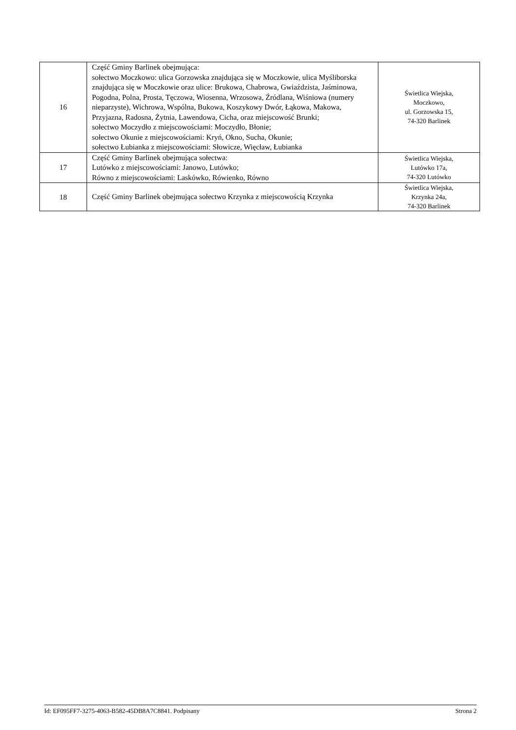| 16 | Część Gminy Barlinek obejmująca: sołectwo Moczkowo: ulica Gorzowska znajdująca się w Moczkowie, ulica Myśliborska znajdująca się w Moczkowie oraz ulice: Brukowa, Chabrowa, Gwiaździsta, Jaśminowa, Pogodna, Polna, Prosta, Tęczowa, Wiosenna, Wrzosowa, Źródlana, Wiśniowa (numery nieparzyste), Wichrowa, Wspólna, Bukowa, Koszykowy Dwór, Łąkowa, Makowa, Przyjazna, Radosna, Żytnia, Lawendowa, Cicha, oraz miejscowość Brunki; sołectwo Moczydło z miejscowościami: Moczydło, Błonie; sołectwo Okunie z miejscowościami: Kryń, Okno, Sucha, Okunie; sołectwo Łubianka z miejscowościami: Słowicze, Więcław, Łubianka | Świetlica Wiejska, Moczkowo, ul. Gorzowska 15, 74-320 Barlinek |
| 17 | Część Gminy Barlinek obejmująca sołectwa: Lutówko z miejscowościami: Janowo, Lutówko; Równo z miejscowościami: Laskówko, Rówienko, Równo | Świetlica Wiejska, Lutówko 17a, 74-320 Lutówko |
| 18 | Część Gminy Barlinek obejmująca sołectwo Krzynka z miejscowością Krzynka | Świetlica Wiejska, Krzynka 24a, 74-320 Barlinek |
Id: EF095FF7-3275-4063-B582-45DB8A7C8841. Podpisany Strona 2